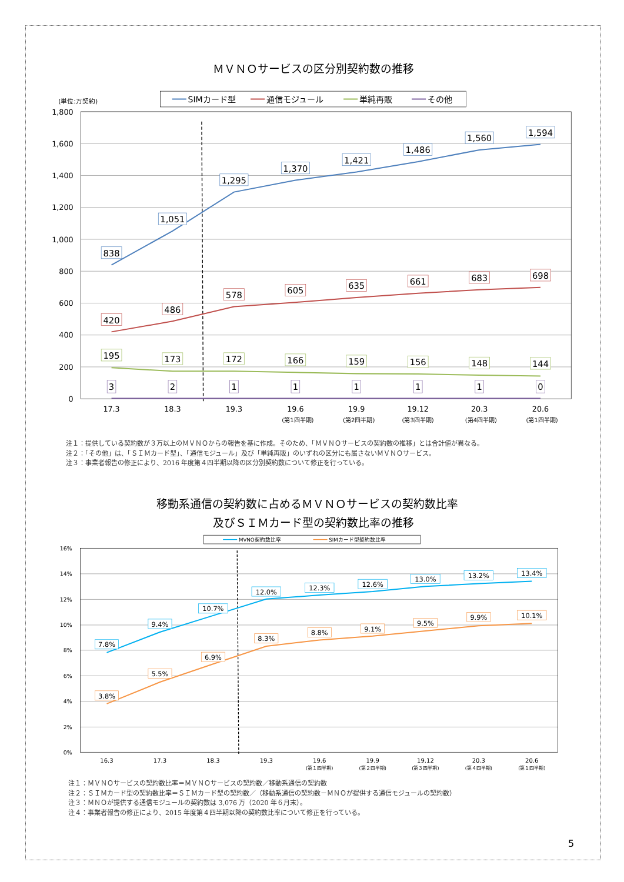ＭＶＮＯサービスの区分別契約数の推移
SIMカード型
通信モジュール
単純再販
その他
(単位:万契約)
1,800
1,600
1,400
1,200
1,000
800
600
400
200
0
838
1,051
1,295
1,370
1,421
1,486
1,560
1,594
420
486
578
605
635
661
683
698
195
173
172
166
159
156
148
144
3
2
1
1
1
1
1
0
17.3
18.3
19.3
19.6
19.9
19.12
20.3
20.6
(第1四半期)
(第2四半期)
(第3四半期)
(第4四半期)
(第1四半期)
注１：提供している契約数が３万以上のＭＶＮＯからの報告を基に作成。そのため、「ＭＶＮＯサービスの契約数の推移」とは合計値が異なる。
注２：「その他」は、「ＳＩＭカード型」、「通信モジュール」及び「単純再販」のいずれの区分にも属さないＭＶＮＯサービス。
注３：事業者報告の修正により、2016 年度第４四半期以降の区分別契約数について修正を行っている。
移動系通信の契約数に占めるＭＶＮＯサービスの契約数比率
及びＳＩＭカード型の契約数比率の推移
MVNO契約数比率
SIMカード型契約数比率
16%
14%
12%
10%
8%
6%
4%
2%
0%
7.8%
9.4%
10.7%
12.0%
12.3%
12.6%
13.0%
13.2%
13.4%
3.8%
5.5%
6.9%
8.3%
8.8%
9.1%
9.5%
9.9%
10.1%
16.3
17.3
18.3
19.3
19.6
19.9
19.12
20.3
20.6
(第１四半期)
(第２四半期)
(第３四半期)
(第４四半期)
(第１四半期)
注１：ＭＶＮＯサービスの契約数比率＝ＭＶＮＯサービスの契約数／移動系通信の契約数
注２：ＳＩＭカード型の契約数比率＝ＳＩＭカード型の契約数／（移動系通信の契約数－ＭＮＯが提供する通信モジュールの契約数）
注３：ＭＮＯが提供する通信モジュールの契約数は 3,076 万（2020 年６月末）。
注４：事業者報告の修正により、2015 年度第４四半期以降の契約数比率について修正を行っている。
5